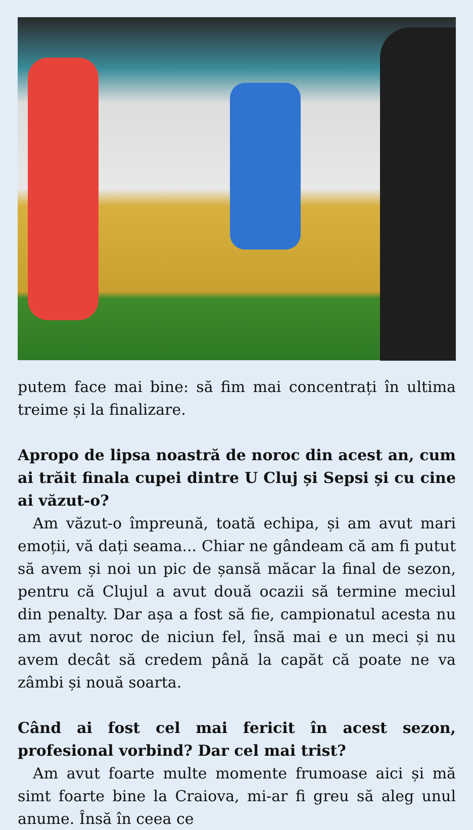putem face mai bine: să fim mai concentrați în ultima treime și la finalizare.
Apropo de lipsa noastră de noroc din acest an, cum ai trăit finala cupei dintre U Cluj și Sepsi și cu cine ai văzut-o?
Am văzut-o împreună, toată echipa, și am avut mari emoții, vă dați seama... Chiar ne gândeam că am fi putut să avem și noi un pic de șansă măcar la final de sezon, pentru că Clujul a avut două ocazii să termine meciul din penalty. Dar așa a fost să fie, campionatul acesta nu am avut noroc de niciun fel, însă mai e un meci și nu avem decât să credem până la capăt că poate ne va zâmbi și nouă soarta.
Când ai fost cel mai fericit în acest sezon, profesional vorbind? Dar cel mai trist?
Am avut foarte multe momente frumoase aici și mă simt foarte bine la Craiova, mi-ar fi greu să aleg unul anume. Însă în ceea ce